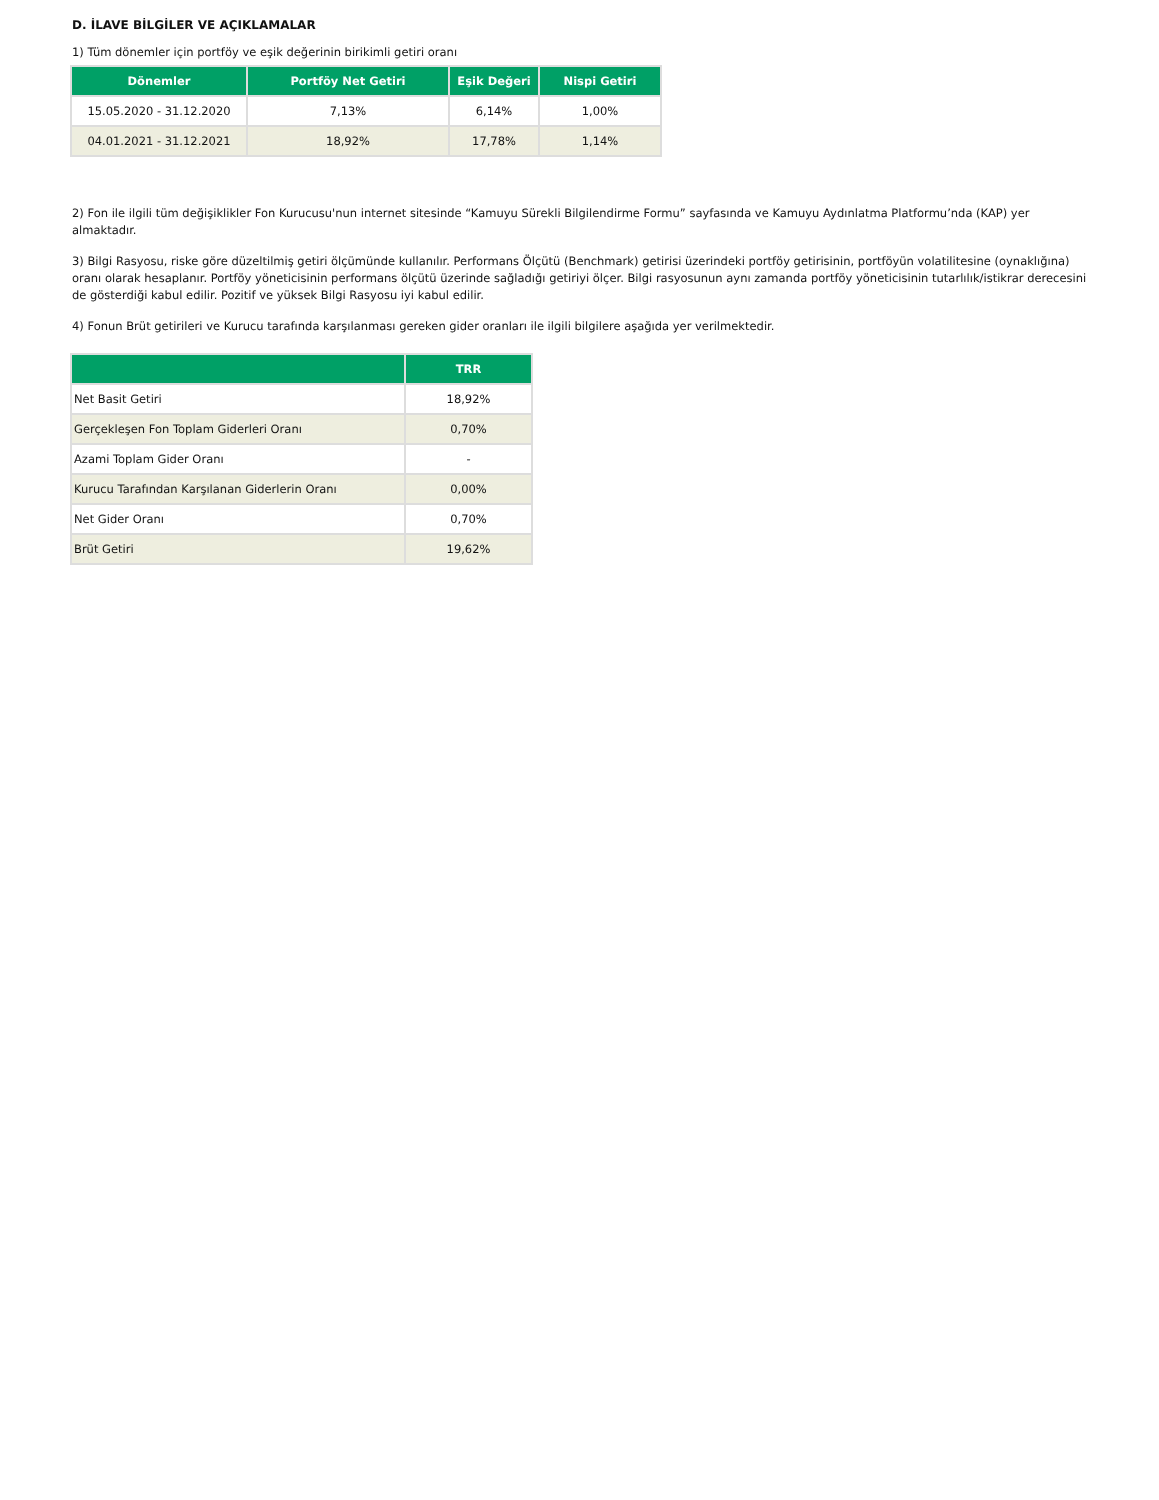D. İLAVE BİLGİLER VE AÇIKLAMALAR
1) Tüm dönemler için portföy ve eşik değerinin birikimli getiri oranı
| Dönemler | Portföy Net Getiri | Eşik Değeri | Nispi Getiri |
| --- | --- | --- | --- |
| 15.05.2020 - 31.12.2020 | 7,13% | 6,14% | 1,00% |
| 04.01.2021 - 31.12.2021 | 18,92% | 17,78% | 1,14% |
2) Fon ile ilgili tüm değişiklikler Fon Kurucusu'nun internet sitesinde “Kamuyu Sürekli Bilgilendirme Formu” sayfasında ve Kamuyu Aydınlatma Platformu’nda (KAP) yer almaktadır.
3) Bilgi Rasyosu, riske göre düzeltilmiş getiri ölçümünde kullanılır. Performans Ölçütü (Benchmark) getirisi üzerindeki portföy getirisinin, portföyün volatilitesine (oynaklığına) oranı olarak hesaplanır. Portföy yöneticisinin performans ölçütü üzerinde sağladığı getiriyi ölçer. Bilgi rasyosunun aynı zamanda portföy yöneticisinin tutarlılık/istikrar derecesini de gösterdiği kabul edilir. Pozitif ve yüksek Bilgi Rasyosu iyi kabul edilir.
4) Fonun Brüt getirileri ve Kurucu tarafında karşılanması gereken gider oranları ile ilgili bilgilere aşağıda yer verilmektedir.
| | TRR |
| --- | --- |
| Net Basit Getiri | 18,92% |
| Gerçekleşen Fon Toplam Giderleri Oranı | 0,70% |
| Azami Toplam Gider Oranı | - |
| Kurucu Tarafından Karşılanan Giderlerin Oranı | 0,00% |
| Net Gider Oranı | 0,70% |
| Brüt Getiri | 19,62% |